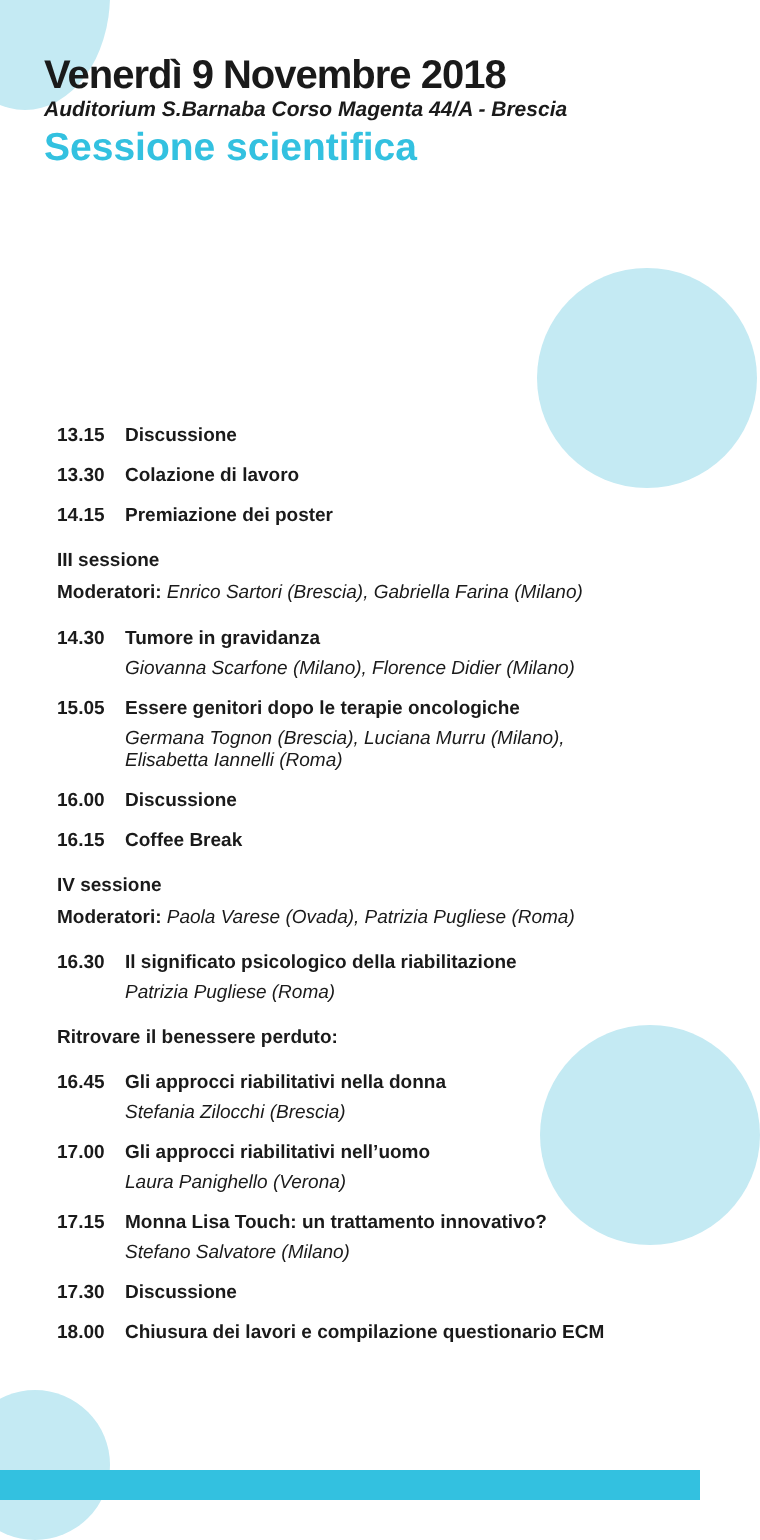Venerdì 9 Novembre 2018
Auditorium S.Barnaba Corso Magenta 44/A - Brescia
Sessione scientifica
13.15 Discussione
13.30 Colazione di lavoro
14.15 Premiazione dei poster
III sessione
Moderatori: Enrico Sartori (Brescia), Gabriella Farina (Milano)
14.30 Tumore in gravidanza
Giovanna Scarfone (Milano), Florence Didier (Milano)
15.05 Essere genitori dopo le terapie oncologiche
Germana Tognon (Brescia), Luciana Murru (Milano),
Elisabetta Iannelli (Roma)
16.00 Discussione
16.15 Coffee Break
IV sessione
Moderatori: Paola Varese (Ovada), Patrizia Pugliese (Roma)
16.30 Il significato psicologico della riabilitazione
Patrizia Pugliese (Roma)
Ritrovare il benessere perduto:
16.45 Gli approcci riabilitativi nella donna
Stefania Zilocchi (Brescia)
17.00 Gli approcci riabilitativi nell’uomo
Laura Panighello (Verona)
17.15 Monna Lisa Touch: un trattamento innovativo?
Stefano Salvatore (Milano)
17.30 Discussione
18.00 Chiusura dei lavori e compilazione questionario ECM